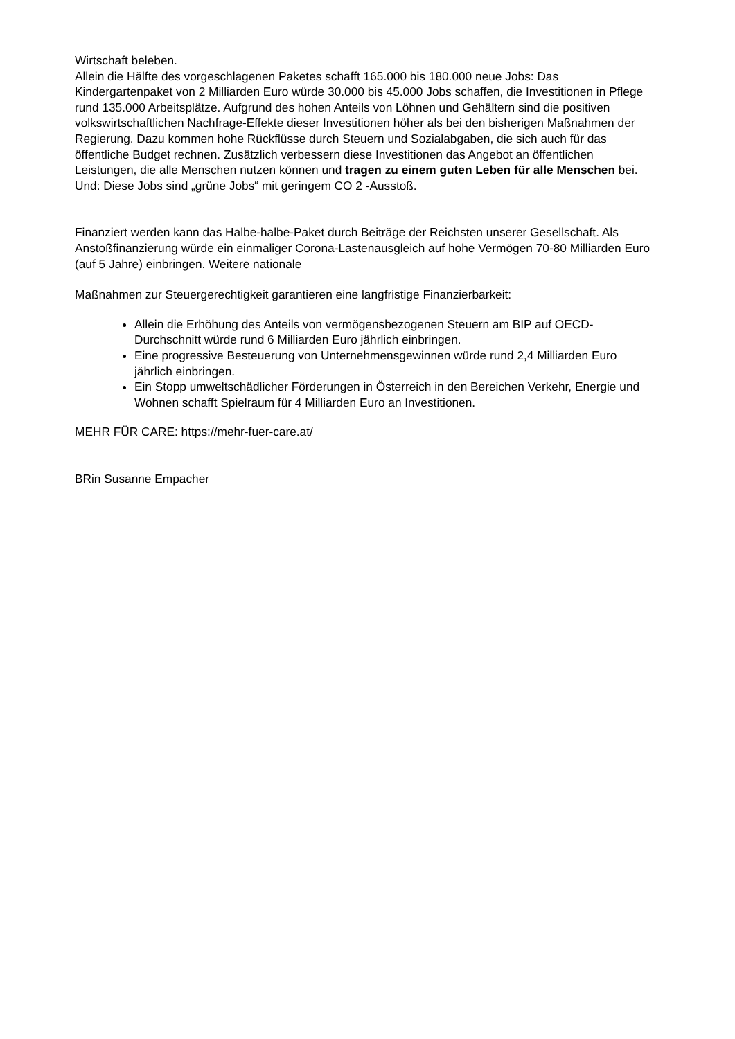Wirtschaft beleben.
Allein die Hälfte des vorgeschlagenen Paketes schafft 165.000 bis 180.000 neue Jobs: Das Kindergartenpaket von 2 Milliarden Euro würde 30.000 bis 45.000 Jobs schaffen, die Investitionen in Pflege rund 135.000 Arbeitsplätze. Aufgrund des hohen Anteils von Löhnen und Gehältern sind die positiven volkswirtschaftlichen Nachfrage-Effekte dieser Investitionen höher als bei den bisherigen Maßnahmen der Regierung. Dazu kommen hohe Rückflüsse durch Steuern und Sozialabgaben, die sich auch für das öffentliche Budget rechnen. Zusätzlich verbessern diese Investitionen das Angebot an öffentlichen Leistungen, die alle Menschen nutzen können und tragen zu einem guten Leben für alle Menschen bei. Und: Diese Jobs sind „grüne Jobs“ mit geringem CO 2 -Ausstoß.
Finanziert werden kann das Halbe-halbe-Paket durch Beiträge der Reichsten unserer Gesellschaft. Als Anstoßfinanzierung würde ein einmaliger Corona-Lastenausgleich auf hohe Vermögen 70-80 Milliarden Euro (auf 5 Jahre) einbringen. Weitere nationale
Maßnahmen zur Steuergerechtigkeit garantieren eine langfristige Finanzierbarkeit:
Allein die Erhöhung des Anteils von vermögensbezogenen Steuern am BIP auf OECD-Durchschnitt würde rund 6 Milliarden Euro jährlich einbringen.
Eine progressive Besteuerung von Unternehmensgewinnen würde rund 2,4 Milliarden Euro jährlich einbringen.
Ein Stopp umweltschädlicher Förderungen in Österreich in den Bereichen Verkehr, Energie und Wohnen schafft Spielraum für 4 Milliarden Euro an Investitionen.
MEHR FÜR CARE: https://mehr-fuer-care.at/
BRin Susanne Empacher